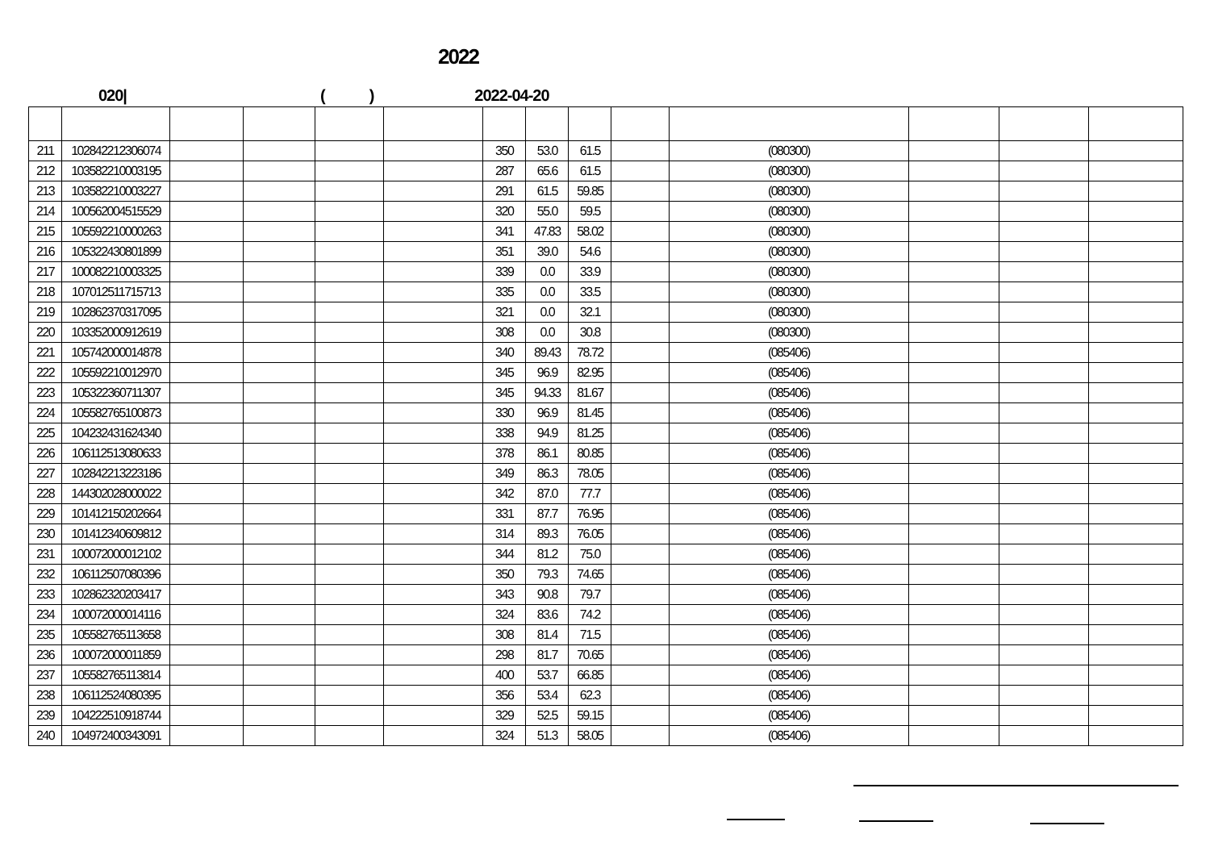2022
020| () 2022-04-20
| 211 | 102842212306074 | | | | | 350 | 53.0 | 61.5 | | (080300) | | | |
| 212 | 103582210003195 | | | | | 287 | 65.6 | 61.5 | | (080300) | | | |
| 213 | 103582210003227 | | | | | 291 | 61.5 | 59.85 | | (080300) | | | |
| 214 | 100562004515529 | | | | | 320 | 55.0 | 59.5 | | (080300) | | | |
| 215 | 105592210000263 | | | | | 341 | 47.83 | 58.02 | | (080300) | | | |
| 216 | 105322430801899 | | | | | 351 | 39.0 | 54.6 | | (080300) | | | |
| 217 | 100082210003325 | | | | | 339 | 0.0 | 33.9 | | (080300) | | | |
| 218 | 107012511715713 | | | | | 335 | 0.0 | 33.5 | | (080300) | | | |
| 219 | 102862370317095 | | | | | 321 | 0.0 | 32.1 | | (080300) | | | |
| 220 | 103352000912619 | | | | | 308 | 0.0 | 30.8 | | (080300) | | | |
| 221 | 105742000014878 | | | | | 340 | 89.43 | 78.72 | | (085406) | | | |
| 222 | 105592210012970 | | | | | 345 | 96.9 | 82.95 | | (085406) | | | |
| 223 | 105322360711307 | | | | | 345 | 94.33 | 81.67 | | (085406) | | | |
| 224 | 105582765100873 | | | | | 330 | 96.9 | 81.45 | | (085406) | | | |
| 225 | 104232431624340 | | | | | 338 | 94.9 | 81.25 | | (085406) | | | |
| 226 | 106112513080633 | | | | | 378 | 86.1 | 80.85 | | (085406) | | | |
| 227 | 102842213223186 | | | | | 349 | 86.3 | 78.05 | | (085406) | | | |
| 228 | 144302028000022 | | | | | 342 | 87.0 | 77.7 | | (085406) | | | |
| 229 | 101412150202664 | | | | | 331 | 87.7 | 76.95 | | (085406) | | | |
| 230 | 101412340609812 | | | | | 314 | 89.3 | 76.05 | | (085406) | | | |
| 231 | 100072000012102 | | | | | 344 | 81.2 | 75.0 | | (085406) | | | |
| 232 | 106112507080396 | | | | | 350 | 79.3 | 74.65 | | (085406) | | | |
| 233 | 102862320203417 | | | | | 343 | 90.8 | 79.7 | | (085406) | | | |
| 234 | 100072000014116 | | | | | 324 | 83.6 | 74.2 | | (085406) | | | |
| 235 | 105582765113658 | | | | | 308 | 81.4 | 71.5 | | (085406) | | | |
| 236 | 100072000011859 | | | | | 298 | 81.7 | 70.65 | | (085406) | | | |
| 237 | 105582765113814 | | | | | 400 | 53.7 | 66.85 | | (085406) | | | |
| 238 | 106112524080395 | | | | | 356 | 53.4 | 62.3 | | (085406) | | | |
| 239 | 104222510918744 | | | | | 329 | 52.5 | 59.15 | | (085406) | | | |
| 240 | 104972400343091 | | | | | 324 | 51.3 | 58.05 | | (085406) | | | |